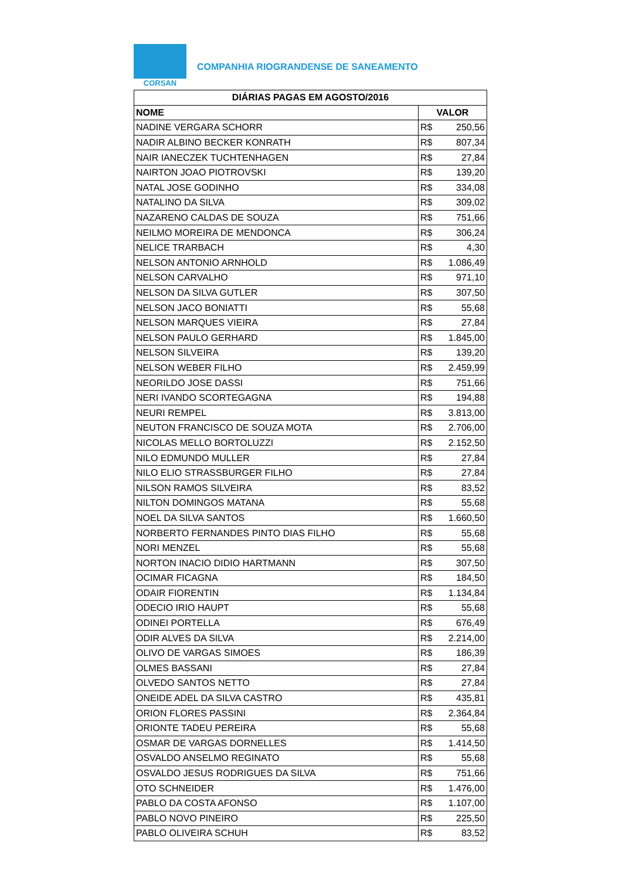CORSAN
COMPANHIA RIOGRANDENSE DE SANEAMENTO
| DIÁRIAS PAGAS EM AGOSTO/2016 | |
| --- | --- |
| NOME | VALOR |
| NADINE VERGARA SCHORR | R$ 250,56 |
| NADIR ALBINO BECKER KONRATH | R$ 807,34 |
| NAIR IANECZEK TUCHTENHAGEN | R$ 27,84 |
| NAIRTON JOAO PIOTROVSKI | R$ 139,20 |
| NATAL JOSE GODINHO | R$ 334,08 |
| NATALINO DA SILVA | R$ 309,02 |
| NAZARENO CALDAS DE SOUZA | R$ 751,66 |
| NEILMO MOREIRA DE MENDONCA | R$ 306,24 |
| NELICE TRARBACH | R$ 4,30 |
| NELSON ANTONIO ARNHOLD | R$ 1.086,49 |
| NELSON CARVALHO | R$ 971,10 |
| NELSON DA SILVA GUTLER | R$ 307,50 |
| NELSON JACO BONIATTI | R$ 55,68 |
| NELSON MARQUES VIEIRA | R$ 27,84 |
| NELSON PAULO GERHARD | R$ 1.845,00 |
| NELSON SILVEIRA | R$ 139,20 |
| NELSON WEBER FILHO | R$ 2.459,99 |
| NEORILDO JOSE DASSI | R$ 751,66 |
| NERI IVANDO SCORTEGAGNA | R$ 194,88 |
| NEURI REMPEL | R$ 3.813,00 |
| NEUTON FRANCISCO DE SOUZA MOTA | R$ 2.706,00 |
| NICOLAS MELLO BORTOLUZZI | R$ 2.152,50 |
| NILO EDMUNDO MULLER | R$ 27,84 |
| NILO ELIO STRASSBURGER FILHO | R$ 27,84 |
| NILSON RAMOS SILVEIRA | R$ 83,52 |
| NILTON DOMINGOS MATANA | R$ 55,68 |
| NOEL DA SILVA SANTOS | R$ 1.660,50 |
| NORBERTO FERNANDES PINTO DIAS FILHO | R$ 55,68 |
| NORI MENZEL | R$ 55,68 |
| NORTON INACIO DIDIO HARTMANN | R$ 307,50 |
| OCIMAR FICAGNA | R$ 184,50 |
| ODAIR FIORENTIN | R$ 1.134,84 |
| ODECIO IRIO HAUPT | R$ 55,68 |
| ODINEI PORTELLA | R$ 676,49 |
| ODIR ALVES DA SILVA | R$ 2.214,00 |
| OLIVO DE VARGAS SIMOES | R$ 186,39 |
| OLMES BASSANI | R$ 27,84 |
| OLVEDO SANTOS NETTO | R$ 27,84 |
| ONEIDE ADEL DA SILVA CASTRO | R$ 435,81 |
| ORION FLORES PASSINI | R$ 2.364,84 |
| ORIONTE TADEU PEREIRA | R$ 55,68 |
| OSMAR DE VARGAS DORNELLES | R$ 1.414,50 |
| OSVALDO ANSELMO REGINATO | R$ 55,68 |
| OSVALDO JESUS RODRIGUES DA SILVA | R$ 751,66 |
| OTO SCHNEIDER | R$ 1.476,00 |
| PABLO DA COSTA AFONSO | R$ 1.107,00 |
| PABLO NOVO PINEIRO | R$ 225,50 |
| PABLO OLIVEIRA SCHUH | R$ 83,52 |